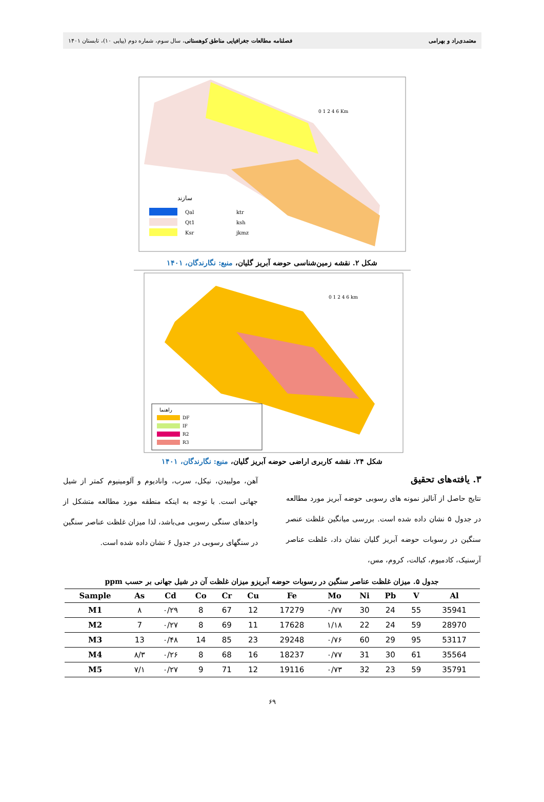معتمدی‌راد و بهرامی فصلنامه مطالعات جغرافیایی مناطق کوهستانی، سال سوم، شماره دوم (پیاپی ۱۰)، تابستان ۱۴۰۱
سازند
Qal
Qt1
Ksr
ktr
ksh
jkmz
0 1 2 4 6 Km
شکل ۲. نقشه زمین‌شناسی حوضه آبریز گلیان، منبع: نگارندگان، ۱۴۰۱
DF
IF
R2
R3
راهنما
0 1 2 4 6 km
شکل ۲۴. نقشه کاربری اراضی حوضه آبریز گلیان، منبع: نگارندگان، ۱۴۰۱
۳. یافته‌های تحقیق
نتایج حاصل از آنالیز نمونه های رسوبی حوضه آبریز مورد مطالعه در جدول ۵ نشان داده شده است. بررسی میانگین غلظت عنصر سنگین در رسوبات حوضه آبریز گلیان نشان داد، غلظت عناصر آرسنیک، کادمیوم، کبالت، کروم، مس،
آهن، مولبیدن، نیکل، سرب، وانادیوم و آلومینیوم کمتر از شیل جهانی است. با توجه به اینکه منطقه مورد مطالعه متشکل از واحدهای سنگی رسوبی می‌باشد، لذا میزان غلظت عناصر سنگین در سنگهای رسوبی در جدول ۶ نشان داده شده است.
جدول ۵. میزان غلظت عناصر سنگین در رسوبات حوضه آبریزو میزان غلظت آن در شیل جهانی بر حسب ppm
| Sample | As | Cd | Co | Cr | Cu | Fe | Mo | Ni | Pb | V | Al |
| --- | --- | --- | --- | --- | --- | --- | --- | --- | --- | --- | --- |
| M1 | ۸ | ۰/۲۹ | 8 | 67 | 12 | 17279 | ۰/۷۷ | 30 | 24 | 55 | 35941 |
| M2 | 7 | ۰/۲۷ | 8 | 69 | 11 | 17628 | ۱/۱۸ | 22 | 24 | 59 | 28970 |
| M3 | 13 | ۰/۴۸ | 14 | 85 | 23 | 29248 | ۰/۷۶ | 60 | 29 | 95 | 53117 |
| M4 | ۸/۳ | ۰/۲۶ | 8 | 68 | 16 | 18237 | ۰/۷۷ | 31 | 30 | 61 | 35564 |
| M5 | ۷/۱ | ۰/۲۷ | 9 | 71 | 12 | 19116 | ۰/۷۳ | 32 | 23 | 59 | 35791 |
۶۹